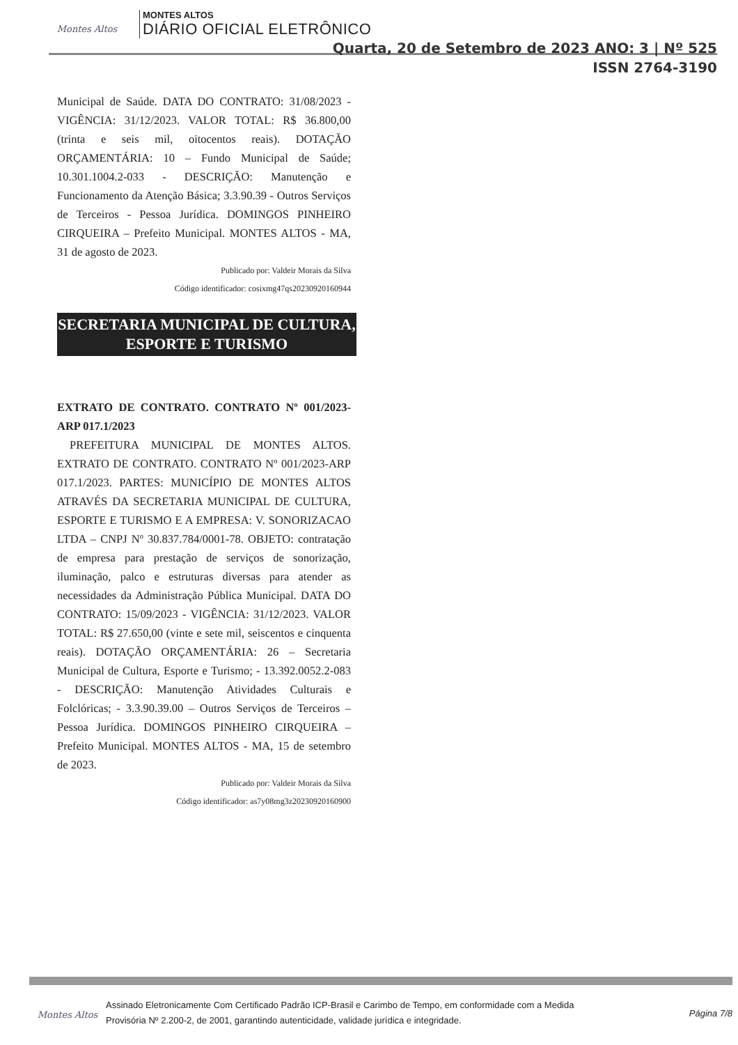Montes Altos
MONTES ALTOS
DIÁRIO OFICIAL ELETRÔNICO
Quarta, 20 de Setembro de 2023 ANO: 3 | Nº 525
ISSN 2764-3190
Municipal de Saúde. DATA DO CONTRATO: 31/08/2023 - VIGÊNCIA: 31/12/2023. VALOR TOTAL: R$ 36.800,00 (trinta e seis mil, oitocentos reais). DOTAÇÃO ORÇAMENTÁRIA: 10 – Fundo Municipal de Saúde; 10.301.1004.2-033 - DESCRIÇÃO: Manutenção e Funcionamento da Atenção Básica; 3.3.90.39 - Outros Serviços de Terceiros - Pessoa Jurídica. DOMINGOS PINHEIRO CIRQUEIRA – Prefeito Municipal. MONTES ALTOS - MA, 31 de agosto de 2023.
Publicado por: Valdeir Morais da Silva
Código identificador: cosixmg47qs20230920160944
SECRETARIA MUNICIPAL DE CULTURA, ESPORTE E TURISMO
EXTRATO DE CONTRATO. CONTRATO Nº 001/2023-ARP 017.1/2023
PREFEITURA MUNICIPAL DE MONTES ALTOS. EXTRATO DE CONTRATO. CONTRATO Nº 001/2023-ARP 017.1/2023. PARTES: MUNICÍPIO DE MONTES ALTOS ATRAVÉS DA SECRETARIA MUNICIPAL DE CULTURA, ESPORTE E TURISMO E A EMPRESA: V. SONORIZACAO LTDA – CNPJ Nº 30.837.784/0001-78. OBJETO: contratação de empresa para prestação de serviços de sonorização, iluminação, palco e estruturas diversas para atender as necessidades da Administração Pública Municipal. DATA DO CONTRATO: 15/09/2023 - VIGÊNCIA: 31/12/2023. VALOR TOTAL: R$ 27.650,00 (vinte e sete mil, seiscentos e cinquenta reais). DOTAÇÃO ORÇAMENTÁRIA: 26 – Secretaria Municipal de Cultura, Esporte e Turismo; - 13.392.0052.2-083 - DESCRIÇÃO: Manutenção Atividades Culturais e Folclóricas; - 3.3.90.39.00 – Outros Serviços de Terceiros – Pessoa Jurídica. DOMINGOS PINHEIRO CIRQUEIRA – Prefeito Municipal. MONTES ALTOS - MA, 15 de setembro de 2023.
Publicado por: Valdeir Morais da Silva
Código identificador: as7y08mg3z20230920160900
Montes Altos
Assinado Eletronicamente Com Certificado Padrão ICP-Brasil e Carimbo de Tempo, em conformidade com a Medida Provisória Nº 2.200-2, de 2001, garantindo autenticidade, validade jurídica e integridade.
Página 7/8